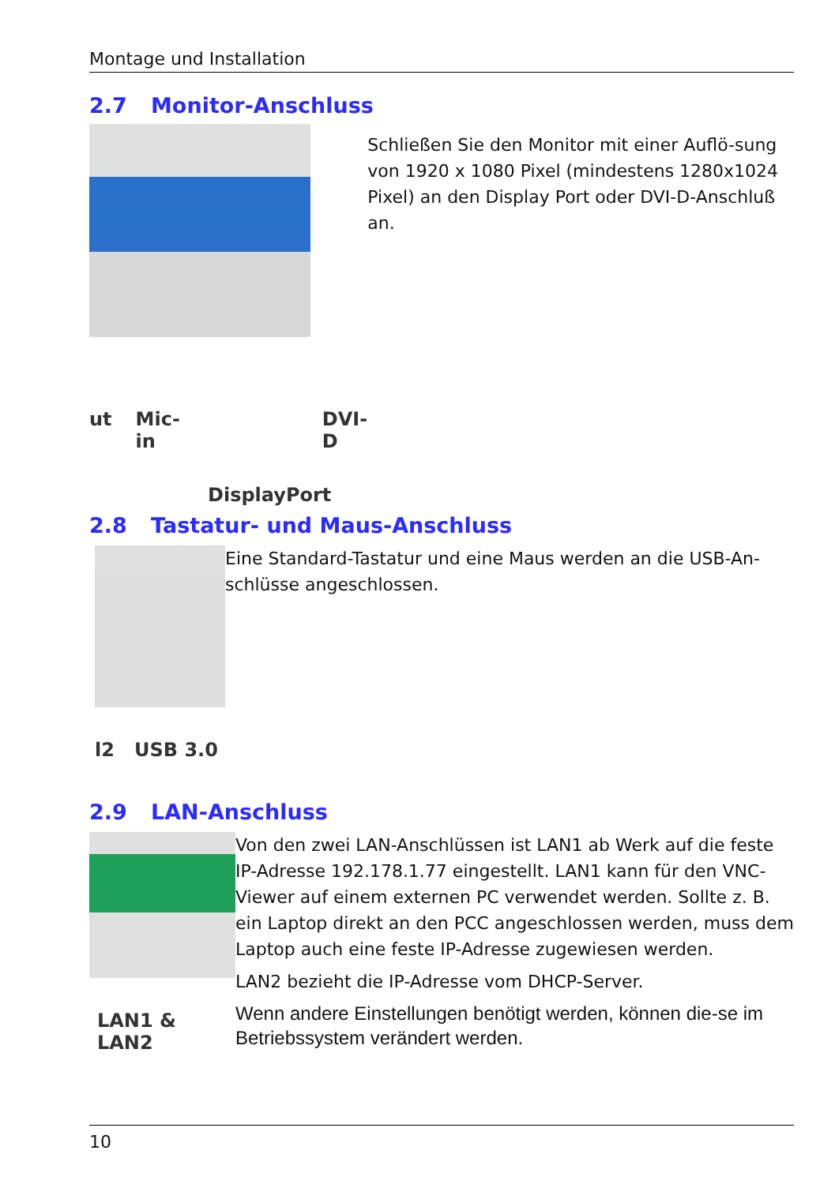Montage und Installation
2.7 Monitor-Anschluss
ut Mic-in DVI-D
DisplayPort
Schließen Sie den Monitor mit einer Auflö-sung von 1920 x 1080 Pixel (mindestens 1280x1024 Pixel) an den Display Port oder DVI-D-Anschluß an.
2.8 Tastatur- und Maus-Anschluss
l2 USB 3.0
Eine Standard-Tastatur und eine Maus werden an die USB-An-schlüsse angeschlossen.
2.9 LAN-Anschluss
LAN1 & LAN2
Von den zwei LAN-Anschlüssen ist LAN1 ab Werk auf die feste IP-Adresse 192.178.1.77 eingestellt. LAN1 kann für den VNC-Viewer auf einem externen PC verwendet werden. Sollte z. B. ein Laptop direkt an den PCC angeschlossen werden, muss dem Laptop auch eine feste IP-Adresse zugewiesen werden.
LAN2 bezieht die IP-Adresse vom DHCP-Server.
Wenn andere Einstellungen benötigt werden, können die-se im Betriebssystem verändert werden.
10